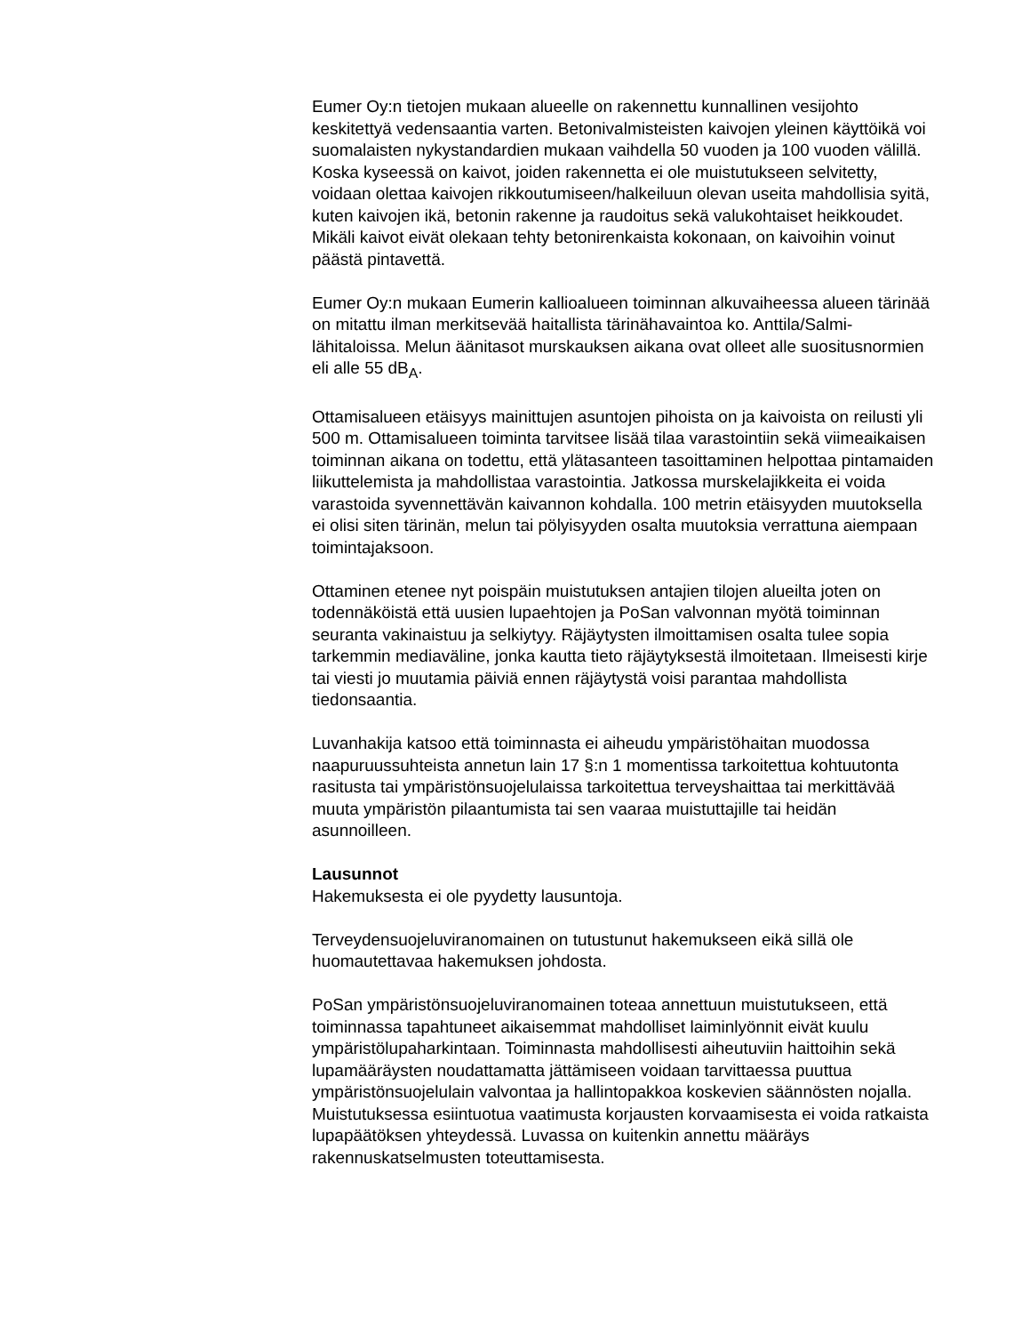Eumer Oy:n tietojen mukaan alueelle on rakennettu kunnallinen vesijohto keskitettyä vedensaantia varten. Betonivalmisteisten kaivojen yleinen käyttöikä voi suomalaisten nykystandardien mukaan vaihdella 50 vuoden ja 100 vuoden välillä. Koska kyseessä on kaivot, joiden rakennetta ei ole muistutukseen selvitetty, voidaan olettaa kaivojen rikkoutumiseen/halkeiluun olevan useita mahdollisia syitä, kuten kaivojen ikä, betonin rakenne ja raudoitus sekä valukohtaiset heikkoudet. Mikäli kaivot eivät olekaan tehty betonirenkaista kokonaan, on kaivoihin voinut päästä pintavettä.
Eumer Oy:n mukaan Eumerin kallioalueen toiminnan alkuvaiheessa alueen tärinää on mitattu ilman merkitsevää haitallista tärinähavaintoa ko. Anttila/Salmi-lähitaloissa. Melun äänitasot murskauksen aikana ovat olleet alle suositusnormien eli alle 55 dB<sub>A</sub>.
Ottamisalueen etäisyys mainittujen asuntojen pihoista on ja kaivoista on reilusti yli 500 m. Ottamisalueen toiminta tarvitsee lisää tilaa varastointiin sekä viimeaikaisen toiminnan aikana on todettu, että ylätasanteen tasoittaminen helpottaa pintamaiden liikuttelemista ja mahdollistaa varastointia. Jatkossa murskelajikkeita ei voida varastoida syvennettävän kaivannon kohdalla. 100 metrin etäisyyden muutoksella ei olisi siten tärinän, melun tai pölyisyyden osalta muutoksia verrattuna aiempaan toimintajaksoon.
Ottaminen etenee nyt poispäin muistutuksen antajien tilojen alueilta joten on todennäköistä että uusien lupaehtojen ja PoSan valvonnan myötä toiminnan seuranta vakinaistuu ja selkiytyy. Räjäytysten ilmoittamisen osalta tulee sopia tarkemmin mediaväline, jonka kautta tieto räjäytyksestä ilmoitetaan. Ilmeisesti kirje tai viesti jo muutamia päiviä ennen räjäytystä voisi parantaa mahdollista tiedonsaantia.
Luvanhakija katsoo että toiminnasta ei aiheudu ympäristöhaitan muodossa naapuruussuhteista annetun lain 17 §:n 1 momentissa tarkoitettua kohtuutonta rasitusta tai ympäristönsuojelulaissa tarkoitettua terveyshaittaa tai merkittävää muuta ympäristön pilaantumista tai sen vaaraa muistuttajille tai heidän asunnoilleen.
Lausunnot
Hakemuksesta ei ole pyydetty lausuntoja.
Terveydensuojeluviranomainen on tutustunut hakemukseen eikä sillä ole huomautettavaa hakemuksen johdosta.
PoSan ympäristönsuojeluviranomainen toteaa annettuun muistutukseen, että toiminnassa tapahtuneet aikaisemmat mahdolliset laiminlyönnit eivät kuulu ympäristölupaharkintaan. Toiminnasta mahdollisesti aiheutuviin haittoihin sekä lupamääräysten noudattamatta jättämiseen voidaan tarvittaessa puuttua ympäristönsuojelulain valvontaa ja hallintopakkoa koskevien säännösten nojalla. Muistutuksessa esiintuotua vaatimusta korjausten korvaamisesta ei voida ratkaista lupapäätöksen yhteydessä. Luvassa on kuitenkin annettu määräys rakennuskatselmusten toteuttamisesta.